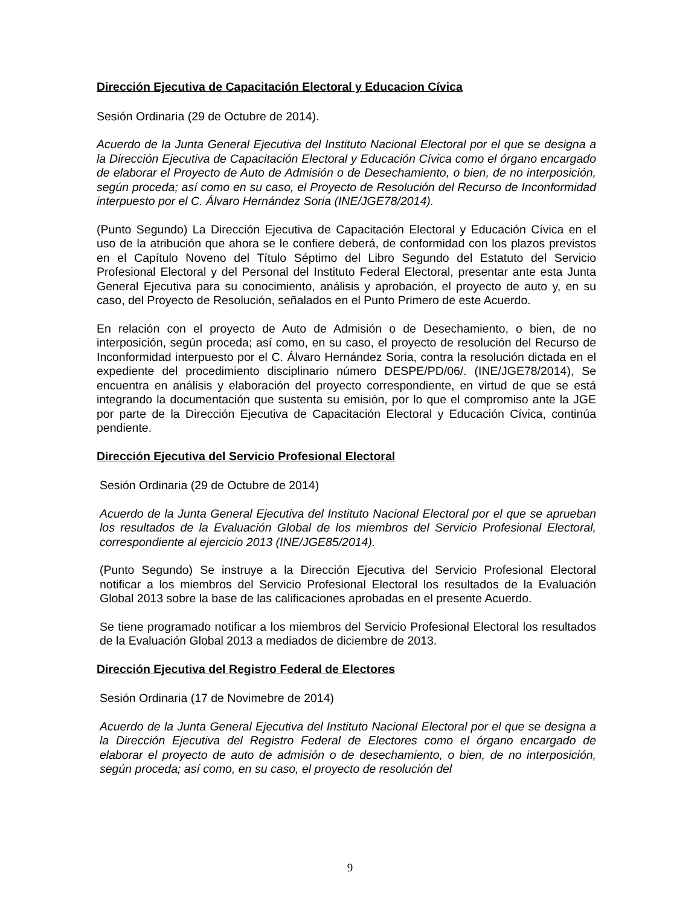Dirección Ejecutiva de Capacitación Electoral y Educacion Cívica
Sesión Ordinaria (29 de Octubre de 2014).
Acuerdo de la Junta General Ejecutiva del Instituto Nacional Electoral por el que se designa a la Dirección Ejecutiva de Capacitación Electoral y Educación Cívica como el órgano encargado de elaborar el Proyecto de Auto de Admisión o de Desechamiento, o bien, de no interposición, según proceda; así como en su caso, el Proyecto de Resolución del Recurso de Inconformidad interpuesto por el C. Álvaro Hernández Soria (INE/JGE78/2014).
(Punto Segundo) La Dirección Ejecutiva de Capacitación Electoral y Educación Cívica en el uso de la atribución que ahora se le confiere deberá, de conformidad con los plazos previstos en el Capítulo Noveno del Título Séptimo del Libro Segundo del Estatuto del Servicio Profesional Electoral y del Personal del Instituto Federal Electoral, presentar ante esta Junta General Ejecutiva para su conocimiento, análisis y aprobación, el proyecto de auto y, en su caso, del Proyecto de Resolución, señalados en el Punto Primero de este Acuerdo.
En relación con el proyecto de Auto de Admisión o de Desechamiento, o bien, de no interposición, según proceda; así como, en su caso, el proyecto de resolución del Recurso de Inconformidad interpuesto por el C. Álvaro Hernández Soria, contra la resolución dictada en el expediente del procedimiento disciplinario número DESPE/PD/06/. (INE/JGE78/2014), Se encuentra en análisis y elaboración del proyecto correspondiente, en virtud de que se está integrando la documentación que sustenta su emisión, por lo que el compromiso ante la JGE por parte de la Dirección Ejecutiva de Capacitación Electoral y Educación Cívica, continúa pendiente.
Dirección Ejecutiva del Servicio Profesional Electoral
Sesión Ordinaria (29 de Octubre de 2014)
Acuerdo de la Junta General Ejecutiva del Instituto Nacional Electoral por el que se aprueban los resultados de la Evaluación Global de los miembros del Servicio Profesional Electoral, correspondiente al ejercicio 2013 (INE/JGE85/2014).
(Punto Segundo) Se instruye a la Dirección Ejecutiva del Servicio Profesional Electoral notificar a los miembros del Servicio Profesional Electoral los resultados de la Evaluación Global 2013 sobre la base de las calificaciones aprobadas en el presente Acuerdo.
Se tiene programado notificar a los miembros del Servicio Profesional Electoral los resultados de la Evaluación Global 2013 a mediados de diciembre de 2013.
Dirección Ejecutiva del Registro Federal de Electores
Sesión Ordinaria (17 de Novimebre de 2014)
Acuerdo de la Junta General Ejecutiva del Instituto Nacional Electoral por el que se designa a la Dirección Ejecutiva del Registro Federal de Electores como el órgano encargado de elaborar el proyecto de auto de admisión o de desechamiento, o bien, de no interposición, según proceda; así como, en su caso, el proyecto de resolución del
9